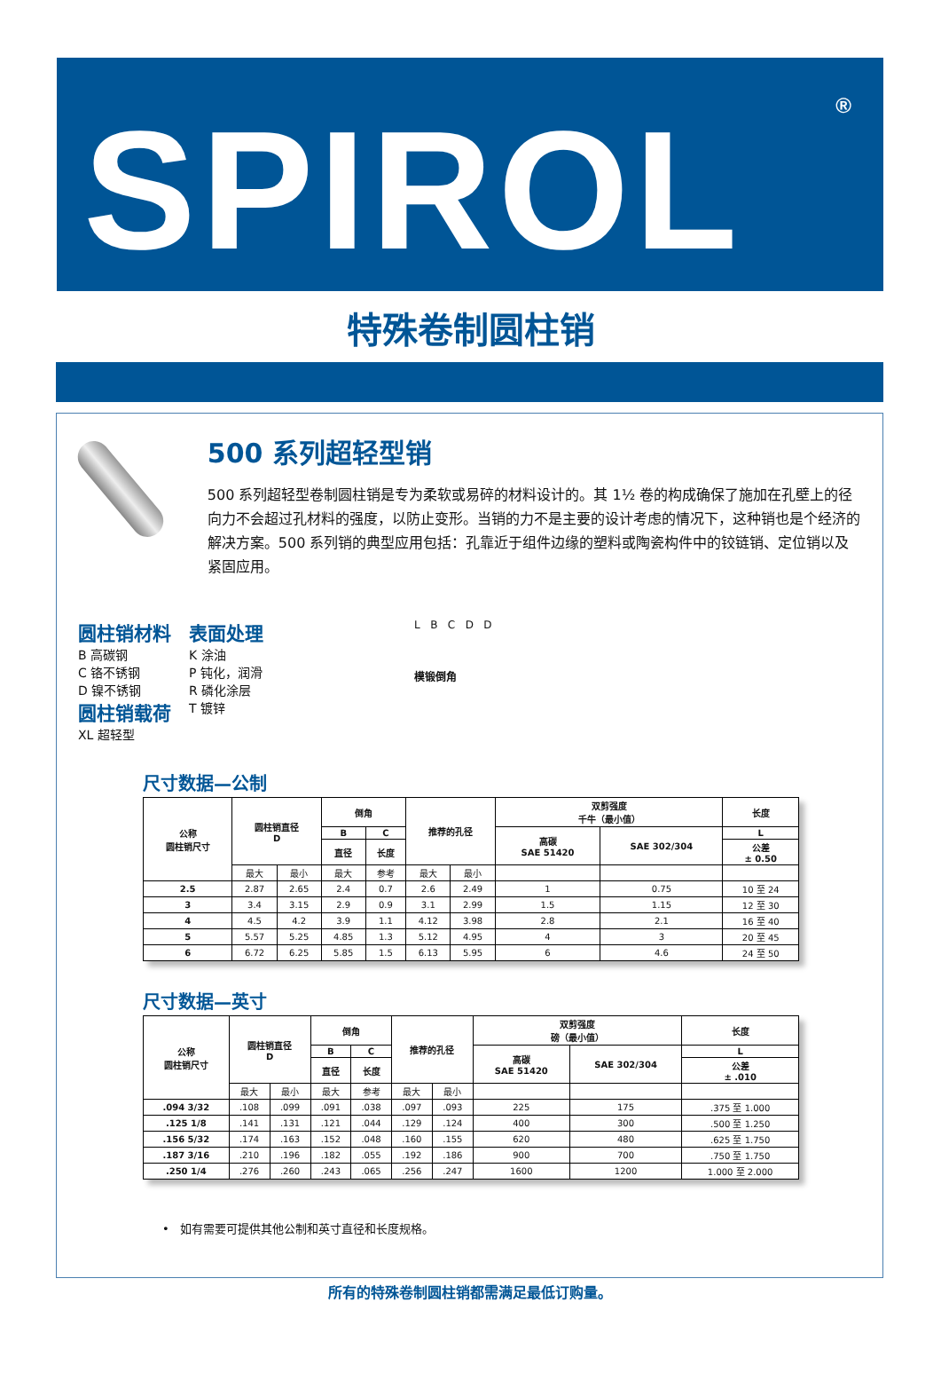SPIROL<sup>®</sup>
特殊卷制圆柱销
500 系列超轻型销
500 系列超轻型卷制圆柱销是专为柔软或易碎的材料设计的。其 1½ 卷的构成确保了施加在孔壁上的径向力不会超过孔材料的强度，以防止变形。当销的力不是主要的设计考虑的情况下，这种销也是个经济的解决方案。500 系列销的典型应用包括：孔靠近于组件边缘的塑料或陶瓷构件中的铰链销、定位销以及紧固应用。
圆柱销材料
B 高碳钢
C 铬不锈钢
D 镍不锈钢
圆柱销载荷
XL 超轻型
表面处理
K 涂油
P 钝化，润滑
R 磷化涂层
T 镀锌
L B C D D
模锻倒角
尺寸数据—公制
| 公称 圆柱销尺寸 | 圆柱销直径 D | | 倒角 | | 推荐的孔径 | | 双剪强度 千牛（最小值） | | 长度 |
| --- | --- | --- | --- | --- | --- | --- | --- | --- | --- |
| | | | B | C | | | 高碳 SAE 51420 | SAE 302/304 | L |
| | | | 直径 | 长度 | | | | | 公差 ± 0.50 |
| | 最大 | 最小 | 最大 | 参考 | 最大 | 最小 | | | |
| 2.5 | 2.87 | 2.65 | 2.4 | 0.7 | 2.6 | 2.49 | 1 | 0.75 | 10 至 24 |
| 3 | 3.4 | 3.15 | 2.9 | 0.9 | 3.1 | 2.99 | 1.5 | 1.15 | 12 至 30 |
| 4 | 4.5 | 4.2 | 3.9 | 1.1 | 4.12 | 3.98 | 2.8 | 2.1 | 16 至 40 |
| 5 | 5.57 | 5.25 | 4.85 | 1.3 | 5.12 | 4.95 | 4 | 3 | 20 至 45 |
| 6 | 6.72 | 6.25 | 5.85 | 1.5 | 6.13 | 5.95 | 6 | 4.6 | 24 至 50 |
尺寸数据—英寸
| 公称 圆柱销尺寸 | 圆柱销直径 D | | 倒角 | | 推荐的孔径 | | 双剪强度 磅（最小值） | | 长度 |
| --- | --- | --- | --- | --- | --- | --- | --- | --- | --- |
| | | | B | C | | | 高碳 SAE 51420 | SAE 302/304 | L |
| | | | 直径 | 长度 | | | | | 公差 ± .010 |
| | 最大 | 最小 | 最大 | 参考 | 最大 | 最小 | | | |
| .094 3/32 | .108 | .099 | .091 | .038 | .097 | .093 | 225 | 175 | .375 至 1.000 |
| .125 1/8 | .141 | .131 | .121 | .044 | .129 | .124 | 400 | 300 | .500 至 1.250 |
| .156 5/32 | .174 | .163 | .152 | .048 | .160 | .155 | 620 | 480 | .625 至 1.750 |
| .187 3/16 | .210 | .196 | .182 | .055 | .192 | .186 | 900 | 700 | .750 至 1.750 |
| .250 1/4 | .276 | .260 | .243 | .065 | .256 | .247 | 1600 | 1200 | 1.000 至 2.000 |
• 如有需要可提供其他公制和英寸直径和长度规格。
所有的特殊卷制圆柱销都需满足最低订购量。